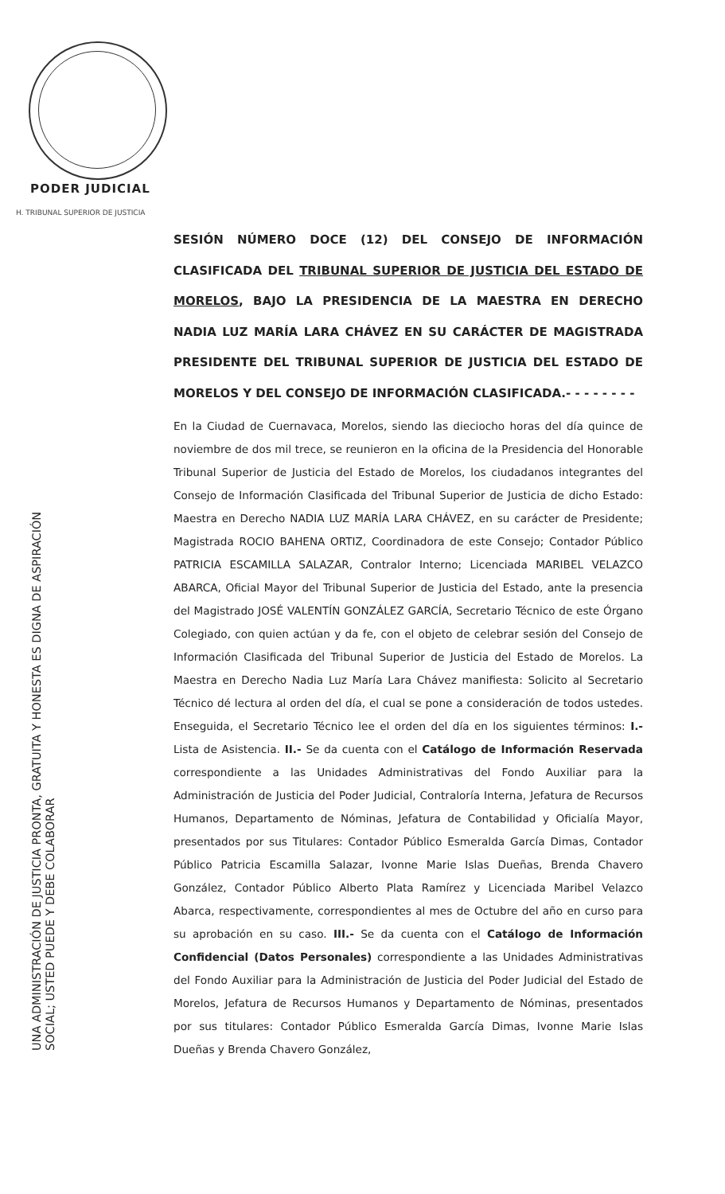PODER JUDICIAL
H. TRIBUNAL SUPERIOR DE JUSTICIA
SESIÓN NÚMERO DOCE (12) DEL CONSEJO DE INFORMACIÓN CLASIFICADA DEL TRIBUNAL SUPERIOR DE JUSTICIA DEL ESTADO DE MORELOS, BAJO LA PRESIDENCIA DE LA MAESTRA EN DERECHO NADIA LUZ MARÍA LARA CHÁVEZ EN SU CARÁCTER DE MAGISTRADA PRESIDENTE DEL TRIBUNAL SUPERIOR DE JUSTICIA DEL ESTADO DE MORELOS Y DEL CONSEJO DE INFORMACIÓN CLASIFICADA.- - - - - - - -
En la Ciudad de Cuernavaca, Morelos, siendo las dieciocho horas del día quince de noviembre de dos mil trece, se reunieron en la oficina de la Presidencia del Honorable Tribunal Superior de Justicia del Estado de Morelos, los ciudadanos integrantes del Consejo de Información Clasificada del Tribunal Superior de Justicia de dicho Estado: Maestra en Derecho NADIA LUZ MARÍA LARA CHÁVEZ, en su carácter de Presidente; Magistrada ROCIO BAHENA ORTIZ, Coordinadora de este Consejo; Contador Público PATRICIA ESCAMILLA SALAZAR, Contralor Interno; Licenciada MARIBEL VELAZCO ABARCA, Oficial Mayor del Tribunal Superior de Justicia del Estado, ante la presencia del Magistrado JOSÉ VALENTÍN GONZÁLEZ GARCÍA, Secretario Técnico de este Órgano Colegiado, con quien actúan y da fe, con el objeto de celebrar sesión del Consejo de Información Clasificada del Tribunal Superior de Justicia del Estado de Morelos. La Maestra en Derecho Nadia Luz María Lara Chávez manifiesta: Solicito al Secretario Técnico dé lectura al orden del día, el cual se pone a consideración de todos ustedes. Enseguida, el Secretario Técnico lee el orden del día en los siguientes términos: I.- Lista de Asistencia. II.- Se da cuenta con el Catálogo de Información Reservada correspondiente a las Unidades Administrativas del Fondo Auxiliar para la Administración de Justicia del Poder Judicial, Contraloría Interna, Jefatura de Recursos Humanos, Departamento de Nóminas, Jefatura de Contabilidad y Oficialía Mayor, presentados por sus Titulares: Contador Público Esmeralda García Dimas, Contador Público Patricia Escamilla Salazar, Ivonne Marie Islas Dueñas, Brenda Chavero González, Contador Público Alberto Plata Ramírez y Licenciada Maribel Velazco Abarca, respectivamente, correspondientes al mes de Octubre del año en curso para su aprobación en su caso. III.- Se da cuenta con el Catálogo de Información Confidencial (Datos Personales) correspondiente a las Unidades Administrativas del Fondo Auxiliar para la Administración de Justicia del Poder Judicial del Estado de Morelos, Jefatura de Recursos Humanos y Departamento de Nóminas, presentados por sus titulares: Contador Público Esmeralda García Dimas, Ivonne Marie Islas Dueñas y Brenda Chavero González,
UNA ADMINISTRACIÓN DE JUSTICIA PRONTA, GRATUITA Y HONESTA ES DIGNA DE ASPIRACIÓN
SOCIAL; USTED PUEDE Y DEBE COLABORAR